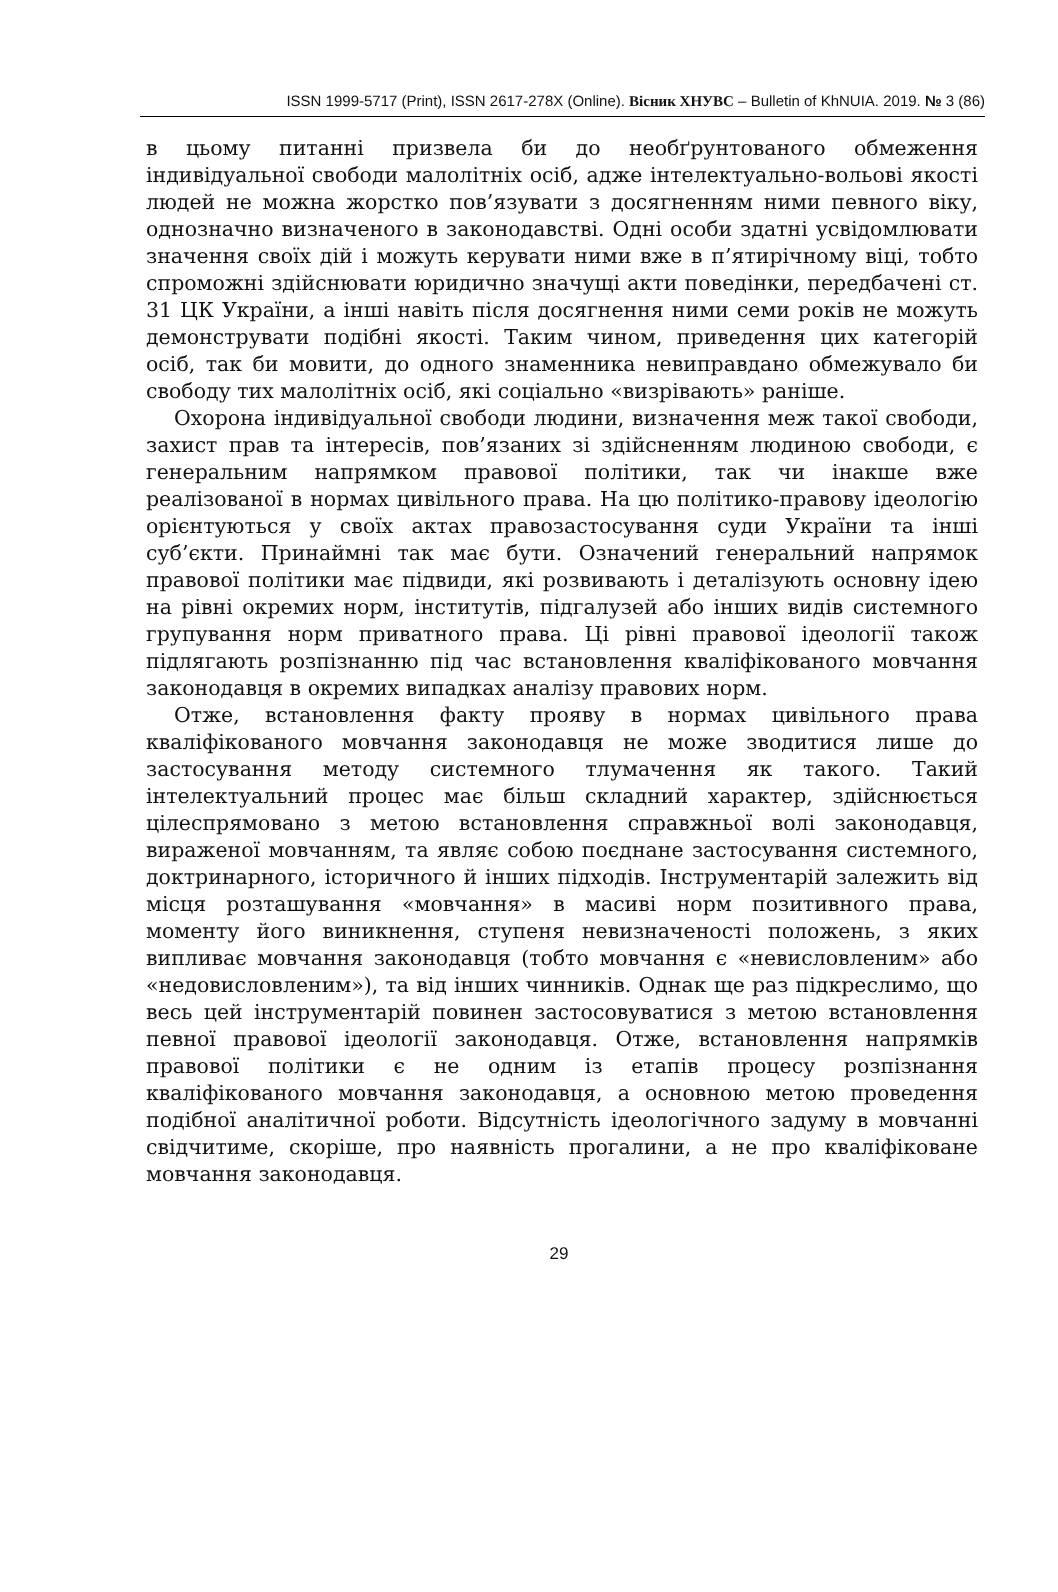ISSN 1999-5717 (Print), ISSN 2617-278X (Online). Вісник ХНУВС – Bulletin of KhNUIA. 2019. № 3 (86)
в цьому питанні призвела би до необґрунтованого обмеження індивідуальної свободи малолітніх осіб, адже інтелектуально-вольові якості людей не можна жорстко пов’язувати з досягненням ними певного віку, однозначно визначеного в законодавстві. Одні особи здатні усвідомлювати значення своїх дій і можуть керувати ними вже в п’ятирічному віці, тобто спроможні здійснювати юридично значущі акти поведінки, передбачені ст. 31 ЦК України, а інші навіть після досягнення ними семи років не можуть демонструвати подібні якості. Таким чином, приведення цих категорій осіб, так би мовити, до одного знаменника невиправдано обмежувало би свободу тих малолітніх осіб, які соціально «визрівають» раніше.
Охорона індивідуальної свободи людини, визначення меж такої свободи, захист прав та інтересів, пов’язаних зі здійсненням людиною свободи, є генеральним напрямком правової політики, так чи інакше вже реалізованої в нормах цивільного права. На цю політико-правову ідеологію орієнтуються у своїх актах правозастосування суди України та інші суб’єкти. Принаймні так має бути. Означений генеральний напрямок правової політики має підвиди, які розвивають і деталізують основну ідею на рівні окремих норм, інститутів, підгалузей або інших видів системного групування норм приватного права. Ці рівні правової ідеології також підлягають розпізнанню під час встановлення кваліфікованого мовчання законодавця в окремих випадках аналізу правових норм.
Отже, встановлення факту прояву в нормах цивільного права кваліфікованого мовчання законодавця не може зводитися лише до застосування методу системного тлумачення як такого. Такий інтелектуальний процес має більш складний характер, здійснюється цілеспрямовано з метою встановлення справжньої волі законодавця, вираженої мовчанням, та являє собою поєднане застосування системного, доктринарного, історичного й інших підходів. Інструментарій залежить від місця розташування «мовчання» в масиві норм позитивного права, моменту його виникнення, ступеня невизначеності положень, з яких випливає мовчання законодавця (тобто мовчання є «невисловленим» або «недовисловленим»), та від інших чинників. Однак ще раз підкреслимо, що весь цей інструментарій повинен застосовуватися з метою встановлення певної правової ідеології законодавця. Отже, встановлення напрямків правової політики є не одним із етапів процесу розпізнання кваліфікованого мовчання законодавця, а основною метою проведення подібної аналітичної роботи. Відсутність ідеологічного задуму в мовчанні свідчитиме, скоріше, про наявність прогалини, а не про кваліфіковане мовчання законодавця.
29